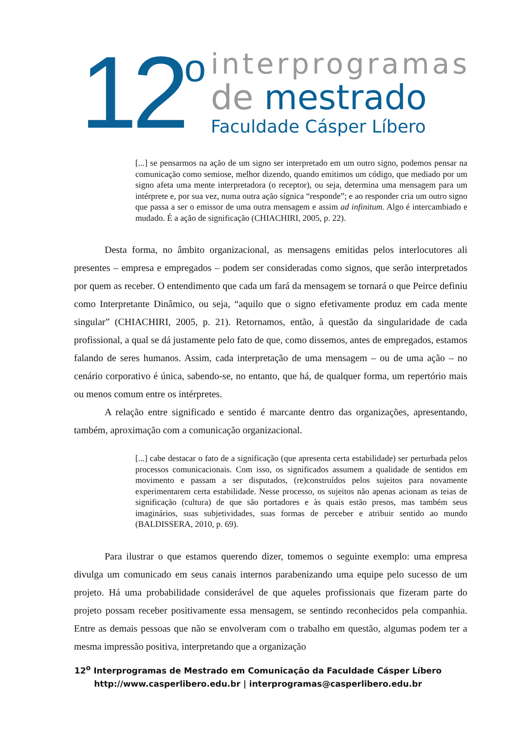12<sup>o</sup>
interprogramas
de mestrado
Faculdade Cásper Líbero
[...] se pensarmos na ação de um signo ser interpretado em um outro signo, podemos pensar na comunicação como semiose, melhor dizendo, quando emitimos um código, que mediado por um signo afeta uma mente interpretadora (o receptor), ou seja, determina uma mensagem para um intérprete e, por sua vez, numa outra ação sígnica “responde”; e ao responder cria um outro signo que passa a ser o emissor de uma outra mensagem e assim ad infinitum. Algo é intercambiado e mudado. É a ação de significação (CHIACHIRI, 2005, p. 22).
Desta forma, no âmbito organizacional, as mensagens emitidas pelos interlocutores ali presentes – empresa e empregados – podem ser consideradas como signos, que serão interpretados por quem as receber. O entendimento que cada um fará da mensagem se tornará o que Peirce definiu como Interpretante Dinâmico, ou seja, “aquilo que o signo efetivamente produz em cada mente singular” (CHIACHIRI, 2005, p. 21). Retornamos, então, à questão da singularidade de cada profissional, a qual se dá justamente pelo fato de que, como dissemos, antes de empregados, estamos falando de seres humanos. Assim, cada interpretação de uma mensagem – ou de uma ação – no cenário corporativo é única, sabendo-se, no entanto, que há, de qualquer forma, um repertório mais ou menos comum entre os intérpretes.
A relação entre significado e sentido é marcante dentro das organizações, apresentando, também, aproximação com a comunicação organizacional.
[...] cabe destacar o fato de a significação (que apresenta certa estabilidade) ser perturbada pelos processos comunicacionais. Com isso, os significados assumem a qualidade de sentidos em movimento e passam a ser disputados, (re)construídos pelos sujeitos para novamente experimentarem certa estabilidade. Nesse processo, os sujeitos não apenas acionam as teias de significação (cultura) de que são portadores e às quais estão presos, mas também seus imaginários, suas subjetividades, suas formas de perceber e atribuir sentido ao mundo (BALDISSERA, 2010, p. 69).
Para ilustrar o que estamos querendo dizer, tomemos o seguinte exemplo: uma empresa divulga um comunicado em seus canais internos parabenizando uma equipe pelo sucesso de um projeto. Há uma probabilidade considerável de que aqueles profissionais que fizeram parte do projeto possam receber positivamente essa mensagem, se sentindo reconhecidos pela companhia. Entre as demais pessoas que não se envolveram com o trabalho em questão, algumas podem ter a mesma impressão positiva, interpretando que a organização
12<sup>o</sup> Interprogramas de Mestrado em Comunicação da Faculdade Cásper Líbero
http://www.casperlibero.edu.br | interprogramas@casperlibero.edu.br